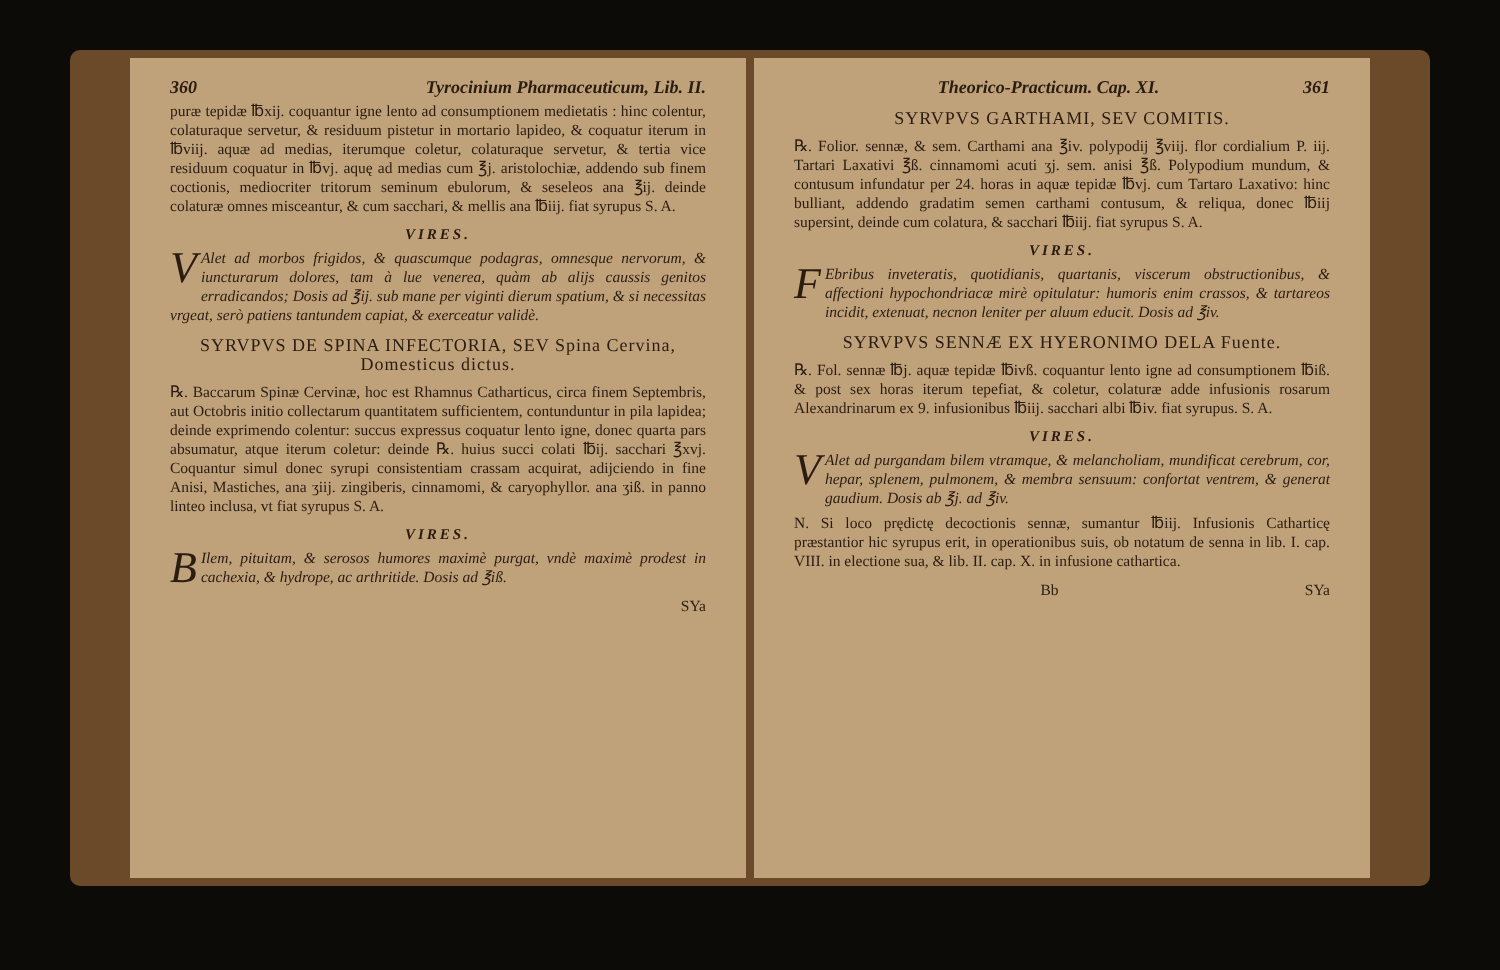360 Tyrocinium Pharmaceuticum, Lib. II.
puræ tepidæ ℔xij. coquantur igne lento ad consumptionem medietatis : hinc colentur, colaturaque servetur, & residuum pistetur in mortario lapideo, & coquatur iterum in ℔viij. aquæ ad medias, iterumque coletur, colaturaque servetur, & tertia vice residuum coquatur in ℔vj. aquę ad medias cum ℥j. aristolochiæ, addendo sub finem coctionis, mediocriter tritorum seminum ebulorum, & seseleos ana ℥ij. deinde colaturæ omnes misceantur, & cum sacchari, & mellis ana ℔iij. fiat syrupus S. A.
VIRES.
VAlet ad morbos frigidos, & quascumque podagras, omnesque nervorum, & iuncturarum dolores, tam à lue venerea, quàm ab alijs caussis genitos erradicandos; Dosis ad ℥ij. sub mane per viginti dierum spatium, & si necessitas vrgeat, serò patiens tantundem capiat, & exerceatur validè.
SYRVPVS DE SPINA INFECTORIA, SEV Spina Cervina, Domesticus dictus.
℞. Baccarum Spinæ Cervinæ, hoc est Rhamnus Catharticus, circa finem Septembris, aut Octobris initio collectarum quantitatem sufficientem, contunduntur in pila lapidea; deinde exprimendo colentur: succus expressus coquatur lento igne, donec quarta pars absumatur, atque iterum coletur: deinde ℞. huius succi colati ℔ij. sacchari ℥xvj. Coquantur simul donec syrupi consistentiam crassam acquirat, adijciendo in fine Anisi, Mastiches, ana ʒiij. zingiberis, cinnamomi, & caryophyllor. ana ʒiß. in panno linteo inclusa, vt fiat syrupus S. A.
VIRES.
BIlem, pituitam, & serosos humores maximè purgat, vndè maximè prodest in cachexia, & hydrope, ac arthritide. Dosis ad ℥iß.
SYa
Theorico-Practicum. Cap. XI. 361
SYRVPVS GARTHAMI, SEV COMITIS.
℞. Folior. sennæ, & sem. Carthami ana ℥iv. polypodij ℥viij. flor cordialium P. iij. Tartari Laxativi ℥ß. cinnamomi acuti ʒj. sem. anisi ℥ß. Polypodium mundum, & contusum infundatur per 24. horas in aquæ tepidæ ℔vj. cum Tartaro Laxativo: hinc bulliant, addendo gradatim semen carthami contusum, & reliqua, donec ℔iij supersint, deinde cum colatura, & sacchari ℔iij. fiat syrupus S. A.
VIRES.
FEbribus inveteratis, quotidianis, quartanis, viscerum obstructionibus, & affectioni hypochondriacæ mirè opitulatur: humoris enim crassos, & tartareos incidit, extenuat, necnon leniter per aluum educit. Dosis ad ℥iv.
SYRVPVS SENNÆ EX HYERONIMO DELA Fuente.
℞. Fol. sennæ ℔j. aquæ tepidæ ℔ivß. coquantur lento igne ad consumptionem ℔iß. & post sex horas iterum tepefiat, & coletur, colaturæ adde infusionis rosarum Alexandrinarum ex 9. infusionibus ℔iij. sacchari albi ℔iv. fiat syrupus. S. A.
VIRES.
VAlet ad purgandam bilem vtramque, & melancholiam, mundificat cerebrum, cor, hepar, splenem, pulmonem, & membra sensuum: confortat ventrem, & generat gaudium. Dosis ab ℥j. ad ℥iv.
N. Si loco prędictę decoctionis sennæ, sumantur ℔iij. Infusionis Catharticę præstantior hic syrupus erit, in operationibus suis, ob notatum de senna in lib. I. cap. VIII. in electione sua, & lib. II. cap. X. in infusione cathartica.
Bb SYa